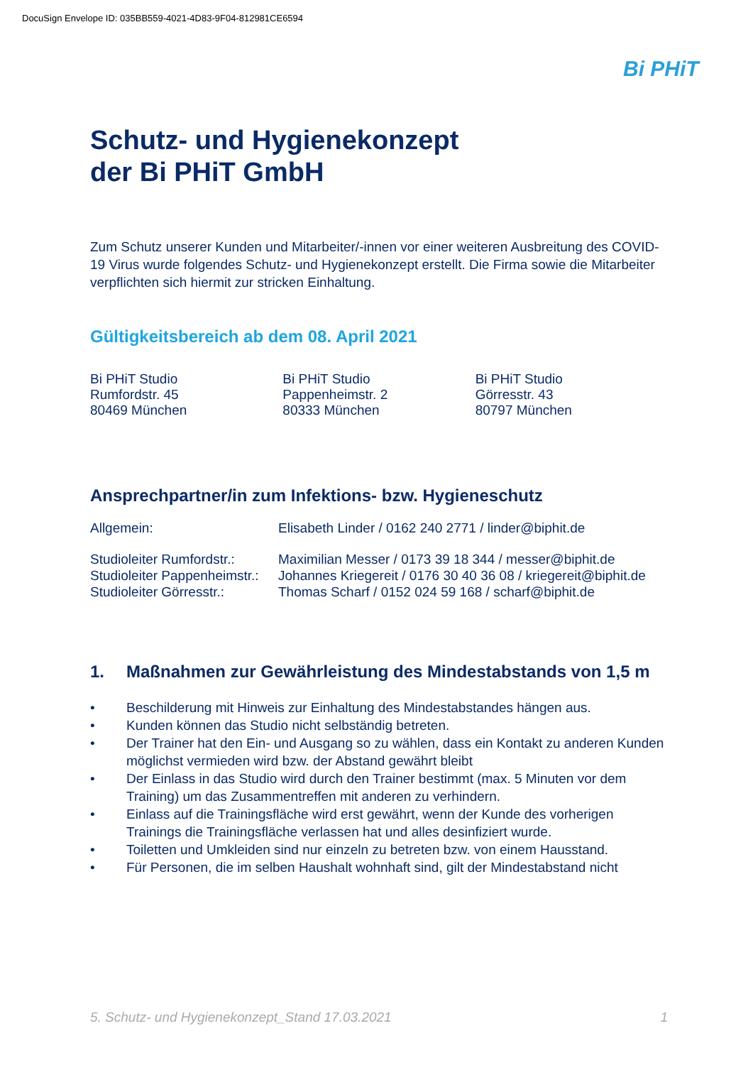DocuSign Envelope ID: 035BB559-4021-4D83-9F04-812981CE6594
Bi PHiT
Schutz- und Hygienekonzept
der Bi PHiT GmbH
Zum Schutz unserer Kunden und Mitarbeiter/-innen vor einer weiteren Ausbreitung des COVID-19 Virus wurde folgendes Schutz- und Hygienekonzept erstellt. Die Firma sowie die Mitarbeiter verpflichten sich hiermit zur stricken Einhaltung.
Gültigkeitsbereich ab dem 08. April 2021
Bi PHiT Studio
Rumfordstr. 45
80469 München
Bi PHiT Studio
Pappenheimstr. 2
80333 München
Bi PHiT Studio
Görresstr. 43
80797 München
Ansprechpartner/in zum Infektions- bzw. Hygieneschutz
| Allgemein: | Elisabeth Linder / 0162 240 2771 / linder@biphit.de |
| Studioleiter Rumfordstr.: | Maximilian Messer / 0173 39 18 344 / messer@biphit.de |
| Studioleiter Pappenheimstr.: | Johannes Kriegereit / 0176 30 40 36 08 / kriegereit@biphit.de |
| Studioleiter Görresstr.: | Thomas Scharf / 0152 024 59 168 / scharf@biphit.de |
1. Maßnahmen zur Gewährleistung des Mindestabstands von 1,5 m
• Beschilderung mit Hinweis zur Einhaltung des Mindestabstandes hängen aus.
• Kunden können das Studio nicht selbständig betreten.
• Der Trainer hat den Ein- und Ausgang so zu wählen, dass ein Kontakt zu anderen Kunden möglichst vermieden wird bzw. der Abstand gewährt bleibt
• Der Einlass in das Studio wird durch den Trainer bestimmt (max. 5 Minuten vor dem Training) um das Zusammentreffen mit anderen zu verhindern.
• Einlass auf die Trainingsfläche wird erst gewährt, wenn der Kunde des vorherigen Trainings die Trainingsfläche verlassen hat und alles desinfiziert wurde.
• Toiletten und Umkleiden sind nur einzeln zu betreten bzw. von einem Hausstand.
• Für Personen, die im selben Haushalt wohnhaft sind, gilt der Mindestabstand nicht
5. Schutz- und Hygienekonzept_Stand 17.03.2021 1